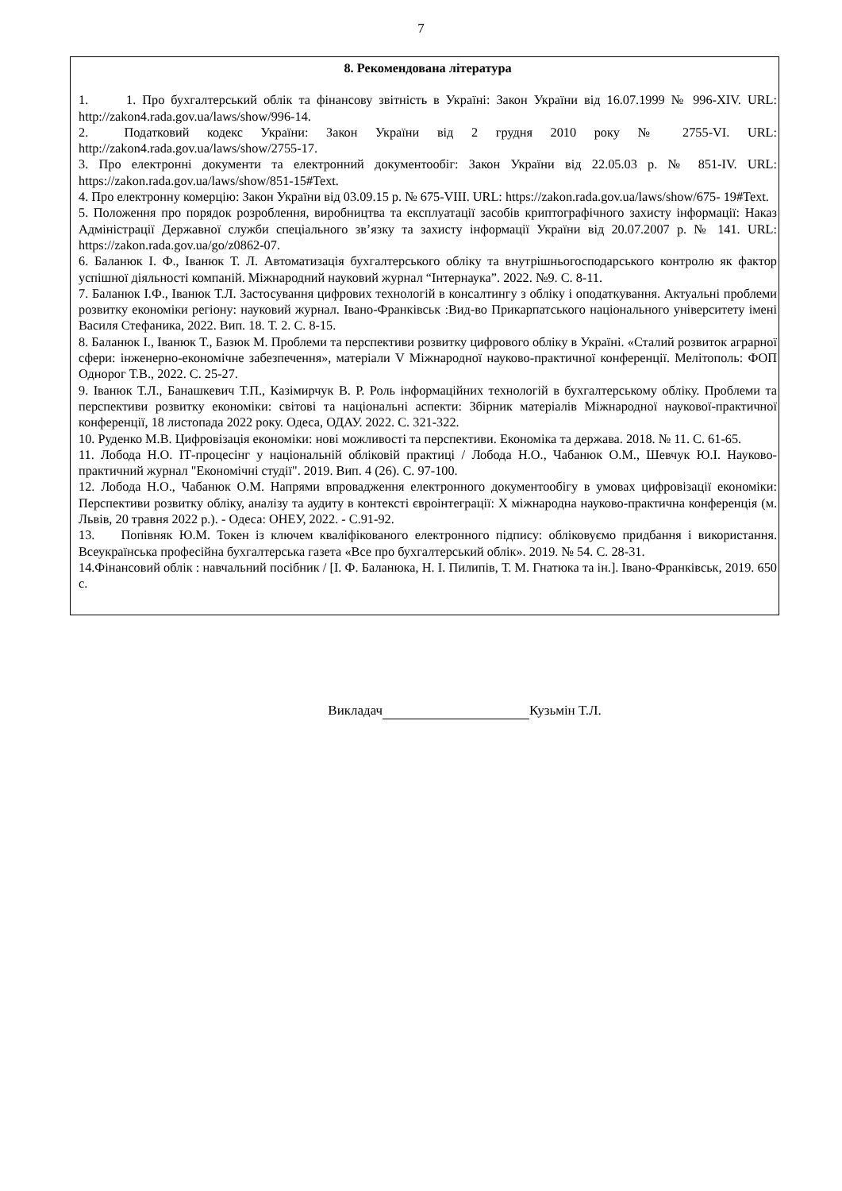7
8. Рекомендована література
1. 1. Про бухгалтерський облік та фінансову звітність в Україні: Закон України від 16.07.1999 № 996-XIV. URL: http://zakon4.rada.gov.ua/laws/show/996-14.
2. Податковий кодекс України: Закон України від 2 грудня 2010 року № 2755-VI. URL: http://zakon4.rada.gov.ua/laws/show/2755-17.
3. Про електронні документи та електронний документообіг: Закон України від 22.05.03 р. № 851-IV. URL: https://zakon.rada.gov.ua/laws/show/851-15#Text.
4. Про електронну комерцію: Закон України від 03.09.15 р. № 675-VIII. URL: https://zakon.rada.gov.ua/laws/show/675- 19#Text.
5. Положення про порядок розроблення, виробництва та експлуатації засобів криптографічного захисту інформації: Наказ Адміністрації Державної служби спеціального зв’язку та захисту інформації України від 20.07.2007 р. № 141. URL: https://zakon.rada.gov.ua/go/z0862-07.
6. Баланюк І. Ф., Іванюк Т. Л. Автоматизація бухгалтерського обліку та внутрішньогосподарського контролю як фактор успішної діяльності компаній. Міжнародний науковий журнал “Інтернаука”. 2022. №9. С. 8-11.
7. Баланюк І.Ф., Іванюк Т.Л. Застосування цифрових технологій в консалтингу з обліку і оподаткування. Актуальні проблеми розвитку економіки регіону: науковий журнал. Івано-Франківськ :Вид-во Прикарпатського національного університету імені Василя Стефаника, 2022. Вип. 18. Т. 2. С. 8-15.
8. Баланюк І., Іванюк Т., Базюк М. Проблеми та перспективи розвитку цифрового обліку в Україні. «Сталий розвиток аграрної сфери: інженерно-економічне забезпечення», матеріали V Міжнародної науково-практичної конференції. Мелітополь: ФОП Однорог Т.В., 2022. С. 25-27.
9. Іванюк Т.Л., Банашкевич Т.П., Казімирчук В. Р. Роль інформаційних технологій в бухгалтерському обліку. Проблеми та перспективи розвитку економіки: світові та національні аспекти: Збірник матеріалів Міжнародної наукової-практичної конференції, 18 листопада 2022 року. Одеса, ОДАУ. 2022. С. 321-322.
10. Руденко М.В. Цифровізація економіки: нові можливості та перспективи. Економіка та держава. 2018. № 11. С. 61-65.
11. Лобода Н.О. ІТ-процесінг у національній обліковій практиці / Лобода Н.О., Чабанюк О.М., Шевчук Ю.І. Науково-практичний журнал "Економічні студії". 2019. Вип. 4 (26). С. 97-100.
12. Лобода Н.О., Чабанюк О.М. Напрями впровадження електронного документообігу в умовах цифровізації економіки: Перспективи розвитку обліку, аналізу та аудиту в контексті євроінтеграції: X міжнародна науково-практична конференція (м. Львів, 20 травня 2022 р.). - Одеса: ОНЕУ, 2022. - С.91-92.
13. Попівняк Ю.М. Токен із ключем кваліфікованого електронного підпису: обліковуємо придбання і використання. Всеукраїнська професійна бухгалтерська газета «Все про бухгалтерський облік». 2019. № 54. С. 28-31.
14.Фінансовий облік : навчальний посібник / [І. Ф. Баланюка, Н. І. Пилипів, Т. М. Гнатюка та ін.]. Івано-Франківськ, 2019. 650 с.
Викладач Кузьмін Т.Л.